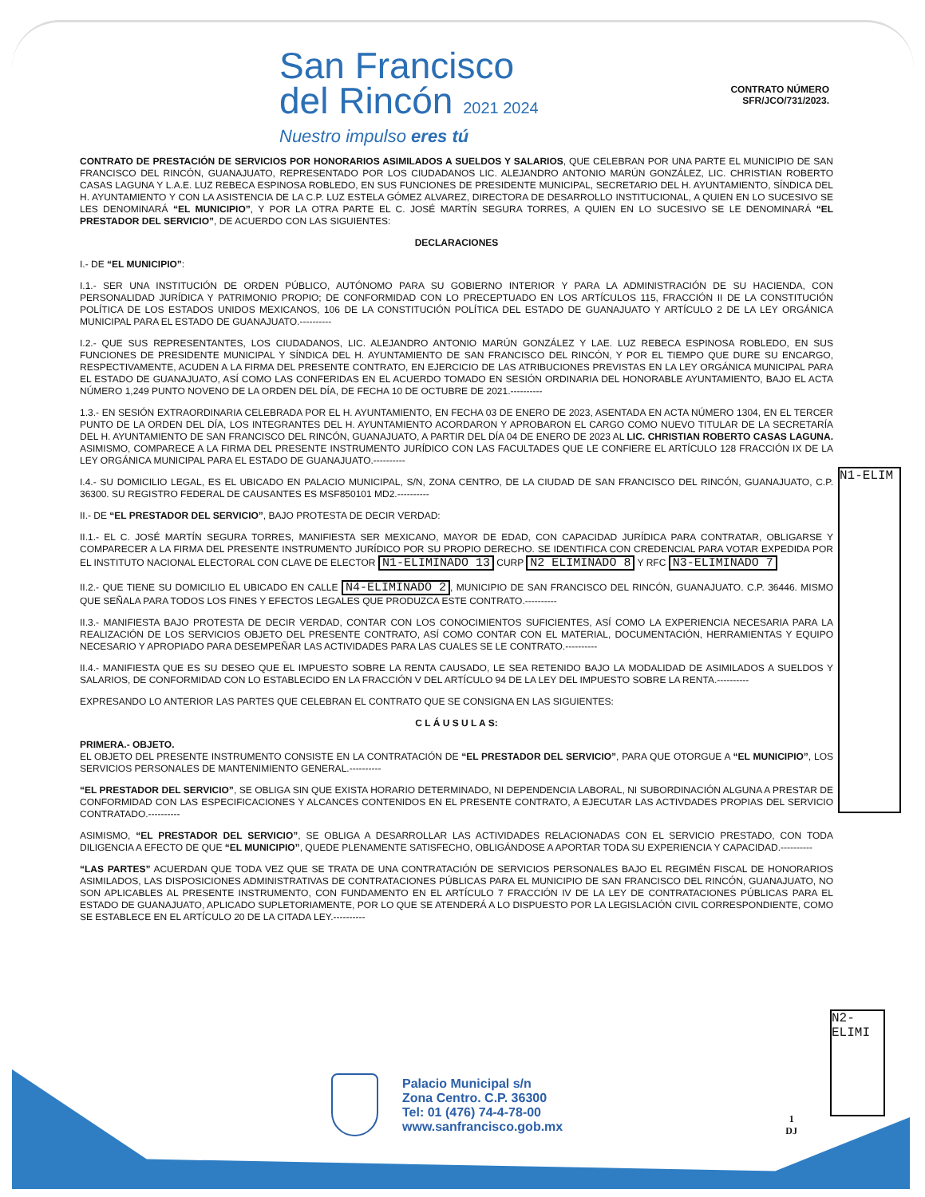San Francisco
del Rincón 2021 2024
Nuestro impulso eres tú
CONTRATO NÚMERO
SFR/JCO/731/2023.
CONTRATO DE PRESTACIÓN DE SERVICIOS POR HONORARIOS ASIMILADOS A SUELDOS Y SALARIOS, QUE CELEBRAN POR UNA PARTE EL MUNICIPIO DE SAN FRANCISCO DEL RINCÓN, GUANAJUATO, REPRESENTADO POR LOS CIUDADANOS LIC. ALEJANDRO ANTONIO MARÚN GONZÁLEZ, LIC. CHRISTIAN ROBERTO CASAS LAGUNA Y L.A.E. LUZ REBECA ESPINOSA ROBLEDO, EN SUS FUNCIONES DE PRESIDENTE MUNICIPAL, SECRETARIO DEL H. AYUNTAMIENTO, SÍNDICA DEL H. AYUNTAMIENTO Y CON LA ASISTENCIA DE LA C.P. LUZ ESTELA GÓMEZ ALVAREZ, DIRECTORA DE DESARROLLO INSTITUCIONAL, A QUIEN EN LO SUCESIVO SE LES DENOMINARÁ “EL MUNICIPIO”, Y POR LA OTRA PARTE EL C. JOSÉ MARTÍN SEGURA TORRES, A QUIEN EN LO SUCESIVO SE LE DENOMINARÁ “EL PRESTADOR DEL SERVICIO”, DE ACUERDO CON LAS SIGUIENTES:
DECLARACIONES
I.- DE “EL MUNICIPIO”:
I.1.- SER UNA INSTITUCIÓN DE ORDEN PÚBLICO, AUTÓNOMO PARA SU GOBIERNO INTERIOR Y PARA LA ADMINISTRACIÓN DE SU HACIENDA, CON PERSONALIDAD JURÍDICA Y PATRIMONIO PROPIO; DE CONFORMIDAD CON LO PRECEPTUADO EN LOS ARTÍCULOS 115, FRACCIÓN II DE LA CONSTITUCIÓN POLÍTICA DE LOS ESTADOS UNIDOS MEXICANOS, 106 DE LA CONSTITUCIÓN POLÍTICA DEL ESTADO DE GUANAJUATO Y ARTÍCULO 2 DE LA LEY ORGÁNICA MUNICIPAL PARA EL ESTADO DE GUANAJUATO.----------
I.2.- QUE SUS REPRESENTANTES, LOS CIUDADANOS, LIC. ALEJANDRO ANTONIO MARÚN GONZÁLEZ Y LAE. LUZ REBECA ESPINOSA ROBLEDO, EN SUS FUNCIONES DE PRESIDENTE MUNICIPAL Y SÍNDICA DEL H. AYUNTAMIENTO DE SAN FRANCISCO DEL RINCÓN, Y POR EL TIEMPO QUE DURE SU ENCARGO, RESPECTIVAMENTE, ACUDEN A LA FIRMA DEL PRESENTE CONTRATO, EN EJERCICIO DE LAS ATRIBUCIONES PREVISTAS EN LA LEY ORGÁNICA MUNICIPAL PARA EL ESTADO DE GUANAJUATO, ASÍ COMO LAS CONFERIDAS EN EL ACUERDO TOMADO EN SESIÓN ORDINARIA DEL HONORABLE AYUNTAMIENTO, BAJO EL ACTA NÚMERO 1,249 PUNTO NOVENO DE LA ORDEN DEL DÍA, DE FECHA 10 DE OCTUBRE DE 2021.----------
1.3.- EN SESIÓN EXTRAORDINARIA CELEBRADA POR EL H. AYUNTAMIENTO, EN FECHA 03 DE ENERO DE 2023, ASENTADA EN ACTA NÚMERO 1304, EN EL TERCER PUNTO DE LA ORDEN DEL DÍA, LOS INTEGRANTES DEL H. AYUNTAMIENTO ACORDARON Y APROBARON EL CARGO COMO NUEVO TITULAR DE LA SECRETARÍA DEL H. AYUNTAMIENTO DE SAN FRANCISCO DEL RINCÓN, GUANAJUATO, A PARTIR DEL DÍA 04 DE ENERO DE 2023 AL LIC. CHRISTIAN ROBERTO CASAS LAGUNA. ASIMISMO, COMPARECE A LA FIRMA DEL PRESENTE INSTRUMENTO JURÍDICO CON LAS FACULTADES QUE LE CONFIERE EL ARTÍCULO 128 FRACCIÓN IX DE LA LEY ORGÁNICA MUNICIPAL PARA EL ESTADO DE GUANAJUATO.----------
I.4.- SU DOMICILIO LEGAL, ES EL UBICADO EN PALACIO MUNICIPAL, S/N, ZONA CENTRO, DE LA CIUDAD DE SAN FRANCISCO DEL RINCÓN, GUANAJUATO, C.P. 36300. SU REGISTRO FEDERAL DE CAUSANTES ES MSF850101 MD2.----------
II.- DE “EL PRESTADOR DEL SERVICIO”, BAJO PROTESTA DE DECIR VERDAD:
II.1.- EL C. JOSÉ MARTÍN SEGURA TORRES, MANIFIESTA SER MEXICANO, MAYOR DE EDAD, CON CAPACIDAD JURÍDICA PARA CONTRATAR, OBLIGARSE Y COMPARECER A LA FIRMA DEL PRESENTE INSTRUMENTO JURÍDICO POR SU PROPIO DERECHO. SE IDENTIFICA CON CREDENCIAL PARA VOTAR EXPEDIDA POR EL INSTITUTO NACIONAL ELECTORAL CON CLAVE DE ELECTOR N1-ELIMINADO 13 CURP N2 ELIMINADO 8 Y RFC N3-ELIMINADO 7
II.2.- QUE TIENE SU DOMICILIO EL UBICADO EN CALLE N4-ELIMINADO 2, MUNICIPIO DE SAN FRANCISCO DEL RINCÓN, GUANAJUATO. C.P. 36446. MISMO QUE SEÑALA PARA TODOS LOS FINES Y EFECTOS LEGALES QUE PRODUZCA ESTE CONTRATO.----------
II.3.- MANIFIESTA BAJO PROTESTA DE DECIR VERDAD, CONTAR CON LOS CONOCIMIENTOS SUFICIENTES, ASÍ COMO LA EXPERIENCIA NECESARIA PARA LA REALIZACIÓN DE LOS SERVICIOS OBJETO DEL PRESENTE CONTRATO, ASÍ COMO CONTAR CON EL MATERIAL, DOCUMENTACIÓN, HERRAMIENTAS Y EQUIPO NECESARIO Y APROPIADO PARA DESEMPEÑAR LAS ACTIVIDADES PARA LAS CUALES SE LE CONTRATO.----------
II.4.- MANIFIESTA QUE ES SU DESEO QUE EL IMPUESTO SOBRE LA RENTA CAUSADO, LE SEA RETENIDO BAJO LA MODALIDAD DE ASIMILADOS A SUELDOS Y SALARIOS, DE CONFORMIDAD CON LO ESTABLECIDO EN LA FRACCIÓN V DEL ARTÍCULO 94 DE LA LEY DEL IMPUESTO SOBRE LA RENTA.----------
EXPRESANDO LO ANTERIOR LAS PARTES QUE CELEBRAN EL CONTRATO QUE SE CONSIGNA EN LAS SIGUIENTES:
C L Á U S U L A S:
PRIMERA.- OBJETO.
EL OBJETO DEL PRESENTE INSTRUMENTO CONSISTE EN LA CONTRATACIÓN DE “EL PRESTADOR DEL SERVICIO”, PARA QUE OTORGUE A “EL MUNICIPIO”, LOS SERVICIOS PERSONALES DE MANTENIMIENTO GENERAL.----------
“EL PRESTADOR DEL SERVICIO”, SE OBLIGA SIN QUE EXISTA HORARIO DETERMINADO, NI DEPENDENCIA LABORAL, NI SUBORDINACIÓN ALGUNA A PRESTAR DE CONFORMIDAD CON LAS ESPECIFICACIONES Y ALCANCES CONTENIDOS EN EL PRESENTE CONTRATO, A EJECUTAR LAS ACTIVDADES PROPIAS DEL SERVICIO CONTRATADO.----------
ASIMISMO, “EL PRESTADOR DEL SERVICIO”, SE OBLIGA A DESARROLLAR LAS ACTIVIDADES RELACIONADAS CON EL SERVICIO PRESTADO, CON TODA DILIGENCIA A EFECTO DE QUE “EL MUNICIPIO”, QUEDE PLENAMENTE SATISFECHO, OBLIGÁNDOSE A APORTAR TODA SU EXPERIENCIA Y CAPACIDAD.----------
“LAS PARTES” ACUERDAN QUE TODA VEZ QUE SE TRATA DE UNA CONTRATACIÓN DE SERVICIOS PERSONALES BAJO EL REGIMÉN FISCAL DE HONORARIOS ASIMILADOS, LAS DISPOSICIONES ADMINISTRATIVAS DE CONTRATACIONES PÚBLICAS PARA EL MUNICIPIO DE SAN FRANCISCO DEL RINCÓN, GUANAJUATO, NO SON APLICABLES AL PRESENTE INSTRUMENTO, CON FUNDAMENTO EN EL ARTÍCULO 7 FRACCIÓN IV DE LA LEY DE CONTRATACIONES PÚBLICAS PARA EL ESTADO DE GUANAJUATO, APLICADO SUPLETORIAMENTE, POR LO QUE SE ATENDERÁ A LO DISPUESTO POR LA LEGISLACIÓN CIVIL CORRESPONDIENTE, COMO SE ESTABLECE EN EL ARTÍCULO 20 DE LA CITADA LEY.----------
N1-ELIM
N2-ELIMI
Palacio Municipal s/n
Zona Centro. C.P. 36300
Tel: 01 (476) 74-4-78-00
www.sanfrancisco.gob.mx
1
DJ